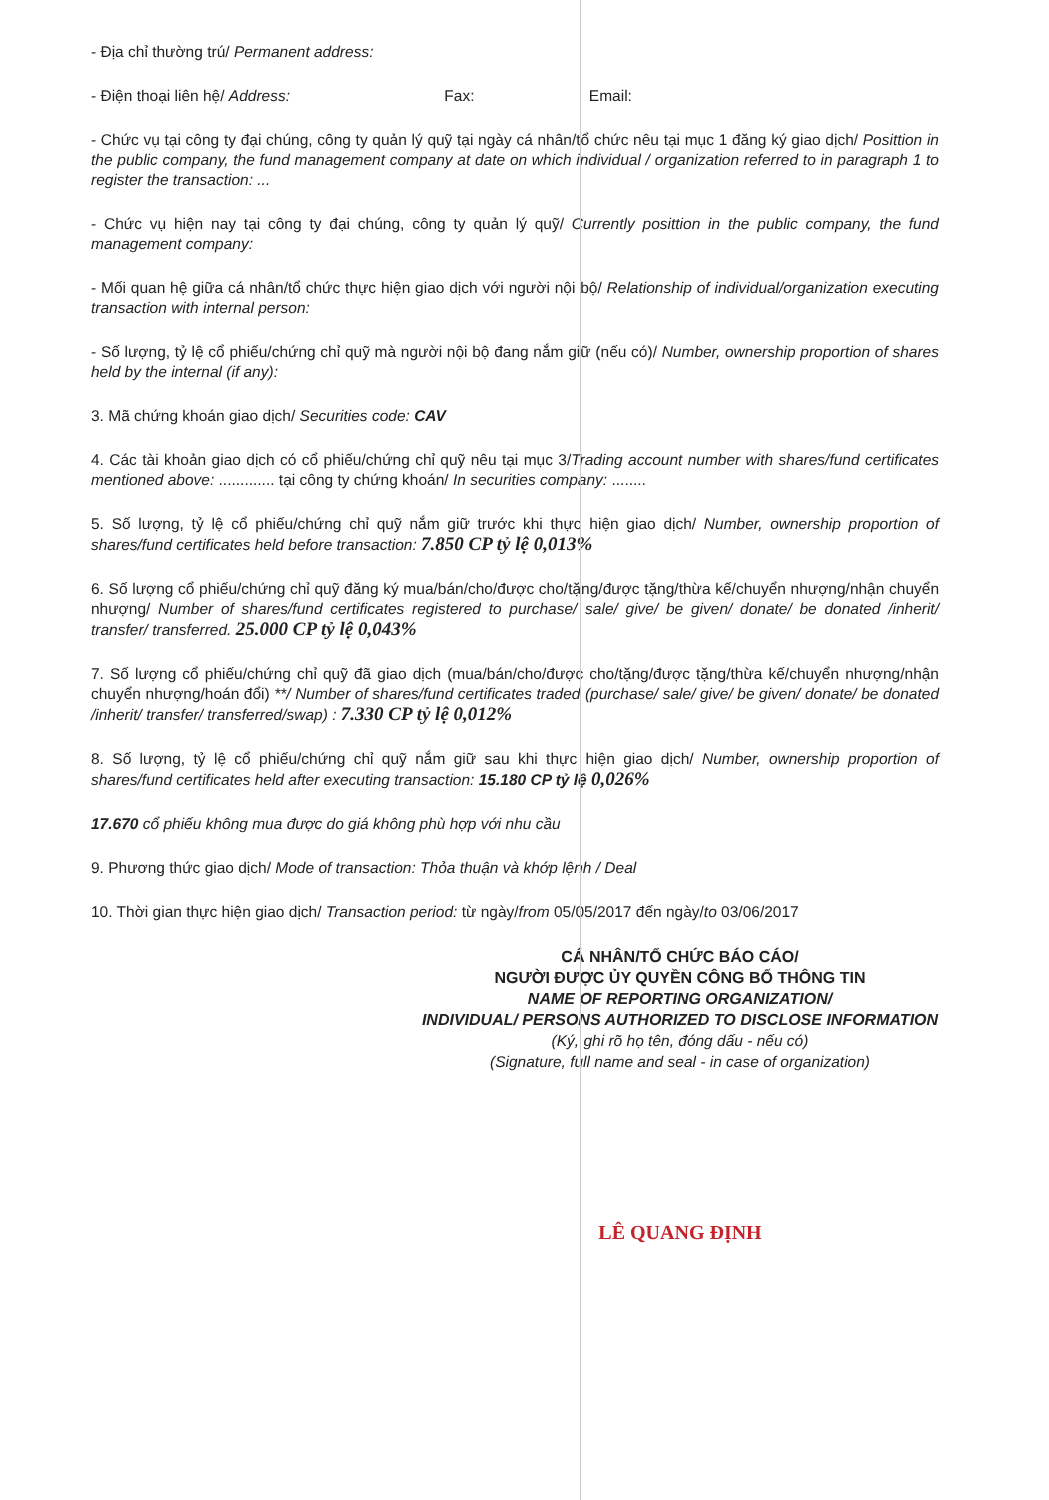- Địa chỉ thường trú/ Permanent address:
- Điện thoại liên hệ/ Address: Fax: Email:
- Chức vụ tại công ty đại chúng, công ty quản lý quỹ tại ngày cá nhân/tổ chức nêu tại mục 1 đăng ký giao dịch/ Posittion in the public company, the fund management company at date on which individual / organization referred to in paragraph 1 to register the transaction: ...
- Chức vụ hiện nay tại công ty đại chúng, công ty quản lý quỹ/ Currently posittion in the public company, the fund management company:
- Mối quan hệ giữa cá nhân/tổ chức thực hiện giao dịch với người nội bộ/ Relationship of individual/organization executing transaction with internal person:
- Số lượng, tỷ lệ cổ phiếu/chứng chỉ quỹ mà người nội bộ đang nắm giữ (nếu có)/ Number, ownership proportion of shares held by the internal (if any):
3. Mã chứng khoán giao dịch/ Securities code: CAV
4. Các tài khoản giao dịch có cổ phiếu/chứng chỉ quỹ nêu tại mục 3/Trading account number with shares/fund certificates mentioned above: ............. tại công ty chứng khoán/ In securities company: ........
5. Số lượng, tỷ lệ cổ phiếu/chứng chỉ quỹ nắm giữ trước khi thực hiện giao dịch/ Number, ownership proportion of shares/fund certificates held before transaction: 7.850 CP tỷ lệ 0,013%
6. Số lượng cổ phiếu/chứng chỉ quỹ đăng ký mua/bán/cho/được cho/tặng/được tặng/thừa kế/chuyển nhượng/nhận chuyển nhượng/ Number of shares/fund certificates registered to purchase/ sale/ give/ be given/ donate/ be donated /inherit/ transfer/ transferred. 25.000 CP tỷ lệ 0,043%
7. Số lượng cổ phiếu/chứng chỉ quỹ đã giao dịch (mua/bán/cho/được cho/tặng/được tặng/thừa kế/chuyển nhượng/nhận chuyển nhượng/hoán đổi) **/ Number of shares/fund certificates traded (purchase/ sale/ give/ be given/ donate/ be donated /inherit/ transfer/ transferred/swap) : 7.330 CP tỷ lệ 0,012%
8. Số lượng, tỷ lệ cổ phiếu/chứng chỉ quỹ nắm giữ sau khi thực hiện giao dịch/ Number, ownership proportion of shares/fund certificates held after executing transaction: 15.180 CP tỷ lệ 0,026%
17.670 cổ phiếu không mua được do giá không phù hợp với nhu cầu
9. Phương thức giao dịch/ Mode of transaction: Thỏa thuận và khớp lệnh / Deal
10. Thời gian thực hiện giao dịch/ Transaction period: từ ngày/from 05/05/2017 đến ngày/to 03/06/2017
CÁ NHÂN/TỔ CHỨC BÁO CÁO/
NGƯỜI ĐƯỢC ỦY QUYỀN CÔNG BỐ THÔNG TIN
NAME OF REPORTING ORGANIZATION/
INDIVIDUAL/ PERSONS AUTHORIZED TO DISCLOSE INFORMATION
(Ký, ghi rõ họ tên, đóng dấu - nếu có)
(Signature, full name and seal - in case of organization)
LÊ QUANG ĐỊNH